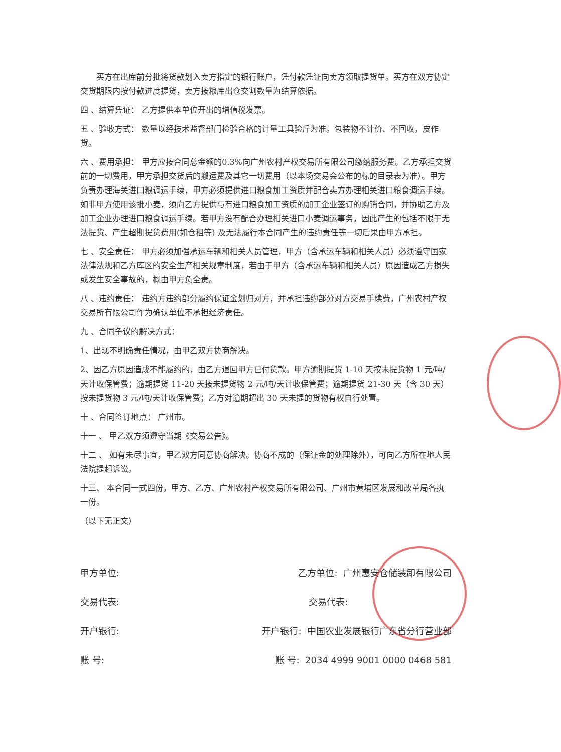买方在出库前分批将货款划入卖方指定的银行账户，凭付款凭证向卖方领取提货单。买方在双方协定交货期限内按付款进度提货，卖方按粮库出仓交割数量为结算依据。
四 、结算凭证： 乙方提供本单位开出的增值税发票。
五 、验收方式： 数量以经技术监督部门检验合格的计量工具验斤为准。包装物不计价、不回收，皮作货。
六 、费用承担： 甲方应按合同总金额的0.3%向广州农村产权交易所有限公司缴纳服务费。乙方承担交货前的一切费用，甲方承担交货后的搬运费及其它一切费用（以本场交易会公布的标的目录表为准）。甲方负责办理海关进口粮调运手续，甲方必须提供进口粮食加工资质并配合卖方办理相关进口粮食调运手续。如非甲方使用该批小麦，须向乙方提供与有进口粮食加工资质的加工企业签订的购销合同，并协助乙方及加工企业办理进口粮食调运手续。若甲方没有配合办理相关进口小麦调运事务，因此产生的包括不限于无法提货、产生超期提货费用(如仓租等) 及无法履行本合同产生的违约责任等一切后果由甲方承担。
七 、安全责任： 甲方必须加强承运车辆和相关人员管理，甲方（含承运车辆和相关人员）必须遵守国家法律法规和乙方库区的安全生产相关规章制度，若由于甲方（含承运车辆和相关人员）原因造成乙方损失或发生安全事故的，概由甲方负全责。
八 、违约责任： 违约方违约部分履约保证金划归对方，并承担违约部分对方交易手续费，广州农村产权交易所有限公司作为确认单位不承担经济责任。
九 、合同争议的解决方式：
1、出现不明确责任情况，由甲乙双方协商解决。
2、因乙方原因造成不能履约的，由乙方退回甲方已付货款。甲方逾期提货 1-10 天按未提货物 1 元/吨/天计收保管费；逾期提货 11-20 天按未提货物 2 元/吨/天计收保管费；逾期提货 21-30 天（含 30 天）按未提货物 3 元/吨/天计收保管费；乙方对逾期超出 30 天未提的货物有权自行处置。
十 、合同签订地点： 广州市。
十一 、 甲乙双方须遵守当期《交易公告》。
十二 、 如有未尽事宜，甲乙双方同意协商解决。协商不成的（保证金的处理除外），可向乙方所在地人民法院提起诉讼。
十三、 本合同一式四份，甲方、乙方、广州农村产权交易所有限公司、广州市黄埔区发展和改革局各执一份。
（以下无正文）
甲方单位: 乙方单位: 广州惠安仓储装卸有限公司
交易代表: 交易代表:
开户银行: 开户银行: 中国农业发展银行广东省分行营业部
账 号: 账 号: 2034 4999 9001 0000 0468 581